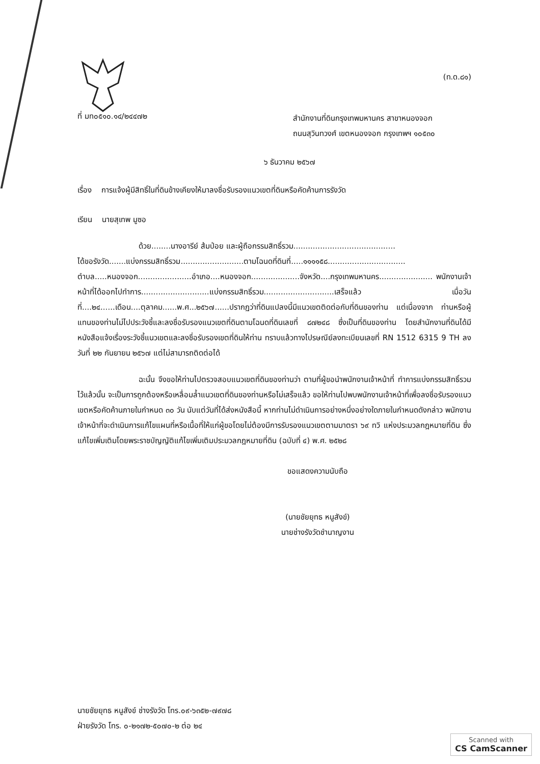(ท.ด.๘๑)
ที่ มท๐๕๑๐.๑๔/๒๔๔๗๒
สำนักงานที่ดินกรุงเทพมหานคร สาขาหนองจอก
ถนนสุวินทวงศ์ เขตหนองจอก กรุงเทพฯ ๑๐๕๓๐
๖ ธันวาคม ๒๕๖๗
เรื่อง การแจ้งผู้มีสิทธิ์ในที่ดินข้างเคียงให้มาลงชื่อรับรองแนวเขตที่ดินหรือคัดค้านการรังวัด
เรียน นายสุเทพ มูซอ
ด้วย........นางอารีย์ ส้มป่อย และผู้ถือกรรมสิทธิ์รวม..........................................
ได้ขอรังวัด.......แบ่งกรรมสิทธิ์รวม..........................ตามโฉนดที่ดินที่.....๑๑๑๑๕๘................................ ตำบล.....หนองจอก......................อำเภอ....หนองจอก....................จังหวัด....กรุงเทพมหานคร...................... พนักงานเจ้าหน้าที่ได้ออกไปทำการ............................แบ่งกรรมสิทธิ์รวม.............................เสร็จแล้ว เมื่อวันที่....๒๔......เดือน....ตุลาคม......พ.ศ...๒๕๖๗......ปรากฏว่าที่ดินแปลงนี้มีแนวเขตติดต่อกับที่ดินของท่าน แต่เนื่องจาก ท่านหรือผู้แทนของท่านไม่ไปประวังชี้และลงชื่อรับรองแนวเขตที่ดินตามโฉนดที่ดินเลขที่ ๘๗๒๔๘ ซึ่งเป็นที่ดินของท่าน โดยสำนักงานที่ดินได้มีหนังสือแจ้งเรื่องระวังชี้แนวเขตและลงชื่อรับรองเขตที่ดินให้ท่าน ทราบแล้วทางไปรษณีย์ลงทะเบียนเลขที่ RN 1512 6315 9 TH ลงวันที่ ๒๒ กันยายน ๒๕๖๗ แต่ไม่สามารถติดต่อได้
ฉะนั้น จึงขอให้ท่านไปตรวจสอบแนวเขตที่ดินของท่านว่า ตามที่ผู้ขอนำพนักงานเจ้าหน้าที่ ทำการแบ่งกรรมสิทธิ์รวมไว้แล้วนั้น จะเป็นการถูกต้องหรือเหลื่อมล้ำแนวเขตที่ดินของท่านหรือไม่เสร็จแล้ว ขอให้ท่านไปพบพนักงานเจ้าหน้าที่เพื่อลงชื่อรับรองแนวเขตหรือคัดค้านภายในกำหนด ๓๐ วัน นับแต่วันที่ได้ส่งหนังสือนี้ หากท่านไม่ดำเนินการอย่างหนึ่งอย่างใดภายในกำหนดดังกล่าว พนักงานเจ้าหน้าที่จะดำเนินการแก้ไขแผนที่หรือเนื้อที่ให้แก่ผู้ขอโดยไม่ต้องมีการรับรองแนวเขตตามมาตรา ๖๙ ทวิ แห่งประมวลกฎหมายที่ดิน ซึ่งแก้ไขเพิ่มเติมโดยพระราชบัญญัติแก้ไขเพิ่มเติมประมวลกฎหมายที่ดิน (ฉบับที่ ๔) พ.ศ. ๒๕๒๘
ขอแสดงความนับถือ
(นายชัยยุทธ หนูสังข์)
นายช่างรังวัดชำนาญงาน
นายชัยยุทธ หนูสังข์ ช่างรังวัด โทร.๐๙-๖๓๕๒-๗๙๗๘
ฝ่ายรังวัด โทร. ๐-๒๑๗๒-๕๐๗๐-๒ ต่อ ๒๔
Scanned with
CS CamScanner